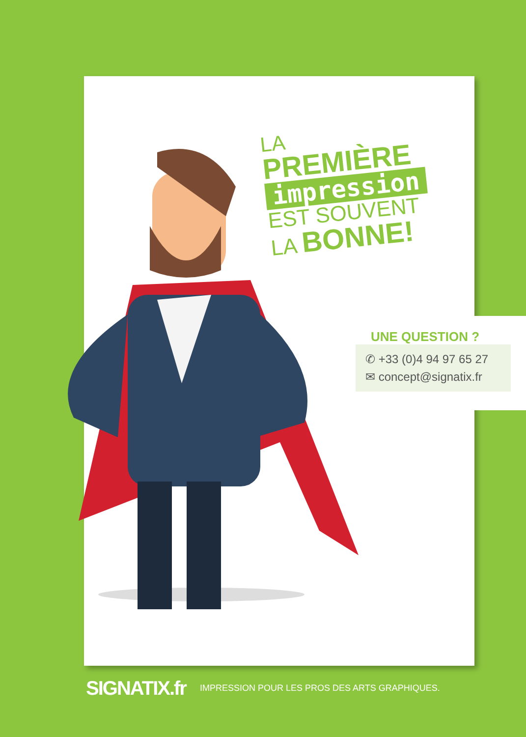LA
PREMIÈRE
impression
EST SOUVENT
LA BONNE!
UNE QUESTION ?
✆ +33 (0)4 94 97 65 27
✉ concept@signatix.fr
SIGNATIX.fr IMPRESSION POUR LES PROS DES ARTS GRAPHIQUES.